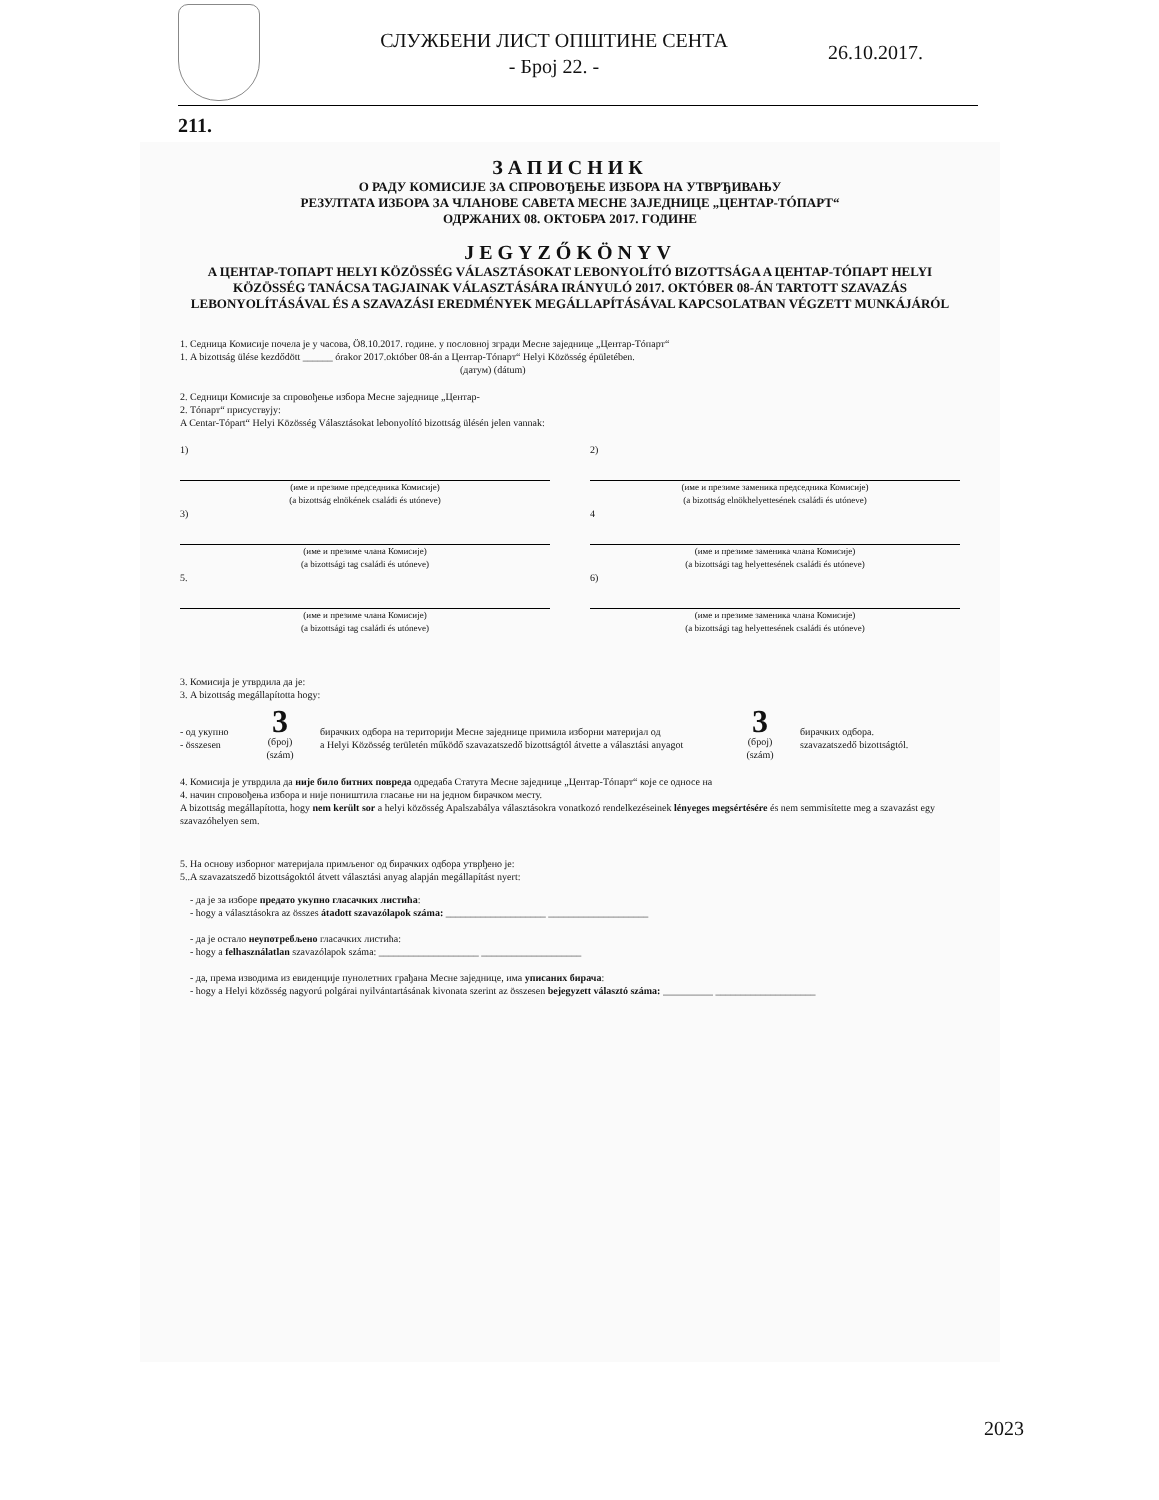СЛУЖБЕНИ ЛИСТ ОПШТИНЕ СЕНТА
- Број 22. -
26.10.2017.
211.
ЗАПИСНИК
О РАДУ КОМИСИЈЕ ЗА СПРОВОЂЕЊЕ ИЗБОРА НА УТВРЂИВАЊУ
РЕЗУЛТАТА ИЗБОРА ЗА ЧЛАНОВЕ САВЕТА МЕСНЕ ЗАЈЕДНИЦЕ „ЦЕНТАР-ТÓПАРТ“
ОДРЖАНИХ 08. ОКТОБРА 2017. ГОДИНЕ
JEGYZŐKÖNYV
A ЦЕНТАР-ТОПАРТ HELYI KÖZÖSSÉG VÁLASZTÁSOKAT LEBONYOLÍTÓ BIZOTTSÁGA A ЦЕНТАР-ТÓПАРТ HELYI KÖZÖSSÉG TANÁCSA TAGJAINAK VÁLASZTÁSÁRA IRÁNYULÓ 2017. OKTÓBER 08-ÁN TARTOTT SZAVAZÁS LEBONYOLÍTÁSÁVAL ÉS A SZAVAZÁSI EREDMÉNYEK MEGÁLLAPÍTÁSÁVAL KAPCSOLATBAN VÉGZETT MUNKÁJÁRÓL
1. Седница Комисије почела је у часова, Ö8.10.2017. године. у пословној згради Месне заједнице „Центар-Тóпарт“
1. A bizottság ülése kezdődött ______ órakor 2017.október 08-án a Центар-Тóпарт“ Helyi Közösség épületében.
(датум) (dátum)
2. Седници Комисије за спровођење избора Месне заједнице „Центар-
2. Тóпарт“ присуствују:
A Centar-Tópart“ Helyi Közösség Választásokat lebonyolító bizottság ülésén jelen vannak:
1)
(име и презиме председника Комисије)
(a bizottság elnökének családi és utóneve)
3)
(име и презиме члана Комисије)
(a bizottsági tag családi és utóneve)
5.
(име и презиме члана Комисије)
(a bizottsági tag családi és utóneve)
2)
(име и презиме заменика председника Комисије)
(a bizottság elnökhelyettesének családi és utóneve)
4
(име и презиме заменика члана Комисије)
(a bizottsági tag helyettesének családi és utóneve)
6)
(име и презиме заменика члана Комисије)
(a bizottsági tag helyettesének családi és utóneve)
3. Комисија је утврдила да је:
3. A bizottság megállapította hogy:
- од укупно
- összesen
3
(број)
(szám)
бирачких одбора на територији Месне заједнице примила изборни материјал од
a Helyi Közösség területén működő szavazatszedő bizottságtól átvette a választási anyagot
3
(број)
(szám)
бирачких одбора.
szavazatszedő bizottságtól.
4. Комисија је утврдила да није било битних повреда одредаба Статута Месне заједнице „Центар-Тóпарт“ које се односе на
4. начин спровођења избора и није поништила гласање ни на једном бирачком месту.
A bizottság megállapította, hogy nem került sor a helyi közösség Apalszabálya választásokra vonatkozó rendelkezéseinek lényeges megsértésére és nem semmisítette meg a szavazást egy szavazóhelyen sem.
5. На основу изборног материјала примљеног од бирачких одбора утврђено је:
5..A szavazatszedő bizottságoktól átvett választási anyag alapján megállapítást nyert:
- да је за изборе предато укупно гласачких листића:
- hogy a választásokra az összes átadott szavazólapok száma: ____________________ ____________________
- да је остало неупотребљено гласачких листића:
- hogy a felhasználatlan szavazólapok száma: ____________________ ____________________
- да, према изводима из евиденције пунолетних грађана Месне заједнице, има уписаних бирача:
- hogy a Helyi közösség nagyorú polgárai nyilvántartásának kivonata szerint az összesen bejegyzett választó száma: __________ ____________________
2023